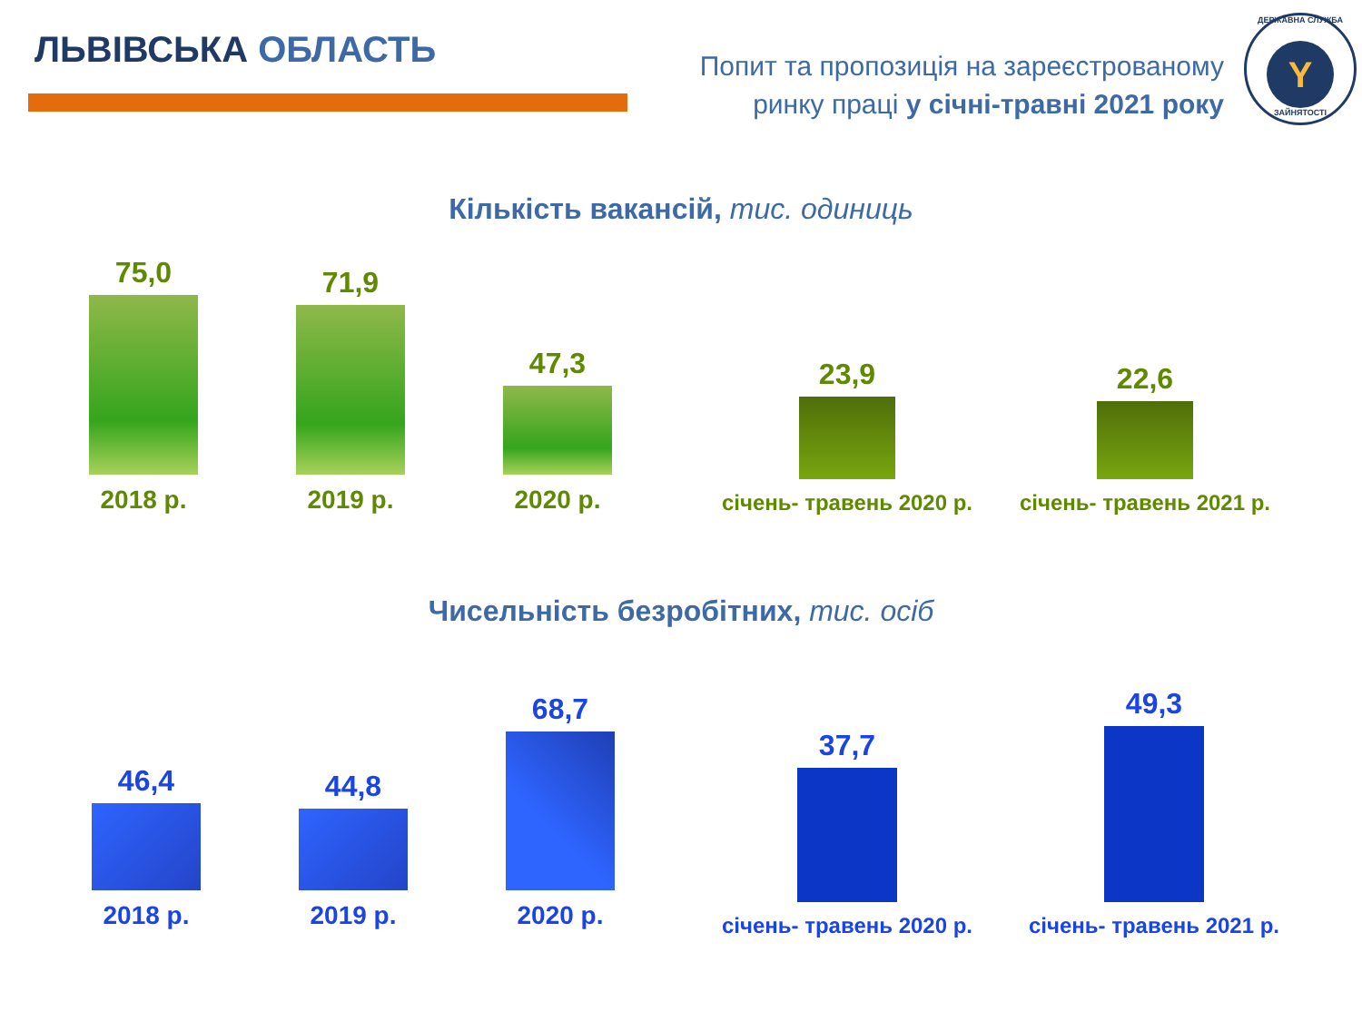ЛЬВІВСЬКА ОБЛАСТЬ
Попит та пропозиція на зареєстрованому
ринку праці у січні-травні 2021 року
ДЕРЖАВНА СЛУЖБА
Y
ЗАЙНЯТОСТІ
Кількість вакансій, тис. одиниць
75,0
2018 р.
71,9
2019 р.
47,3
2020 р.
23,9
січень- травень 2020 р.
22,6
січень- травень 2021 р.
Чисельність безробітних, тис. осіб
46,4
2018 р.
44,8
2019 р.
68,7
2020 р.
37,7
січень- травень 2020 р.
49,3
січень- травень 2021 р.